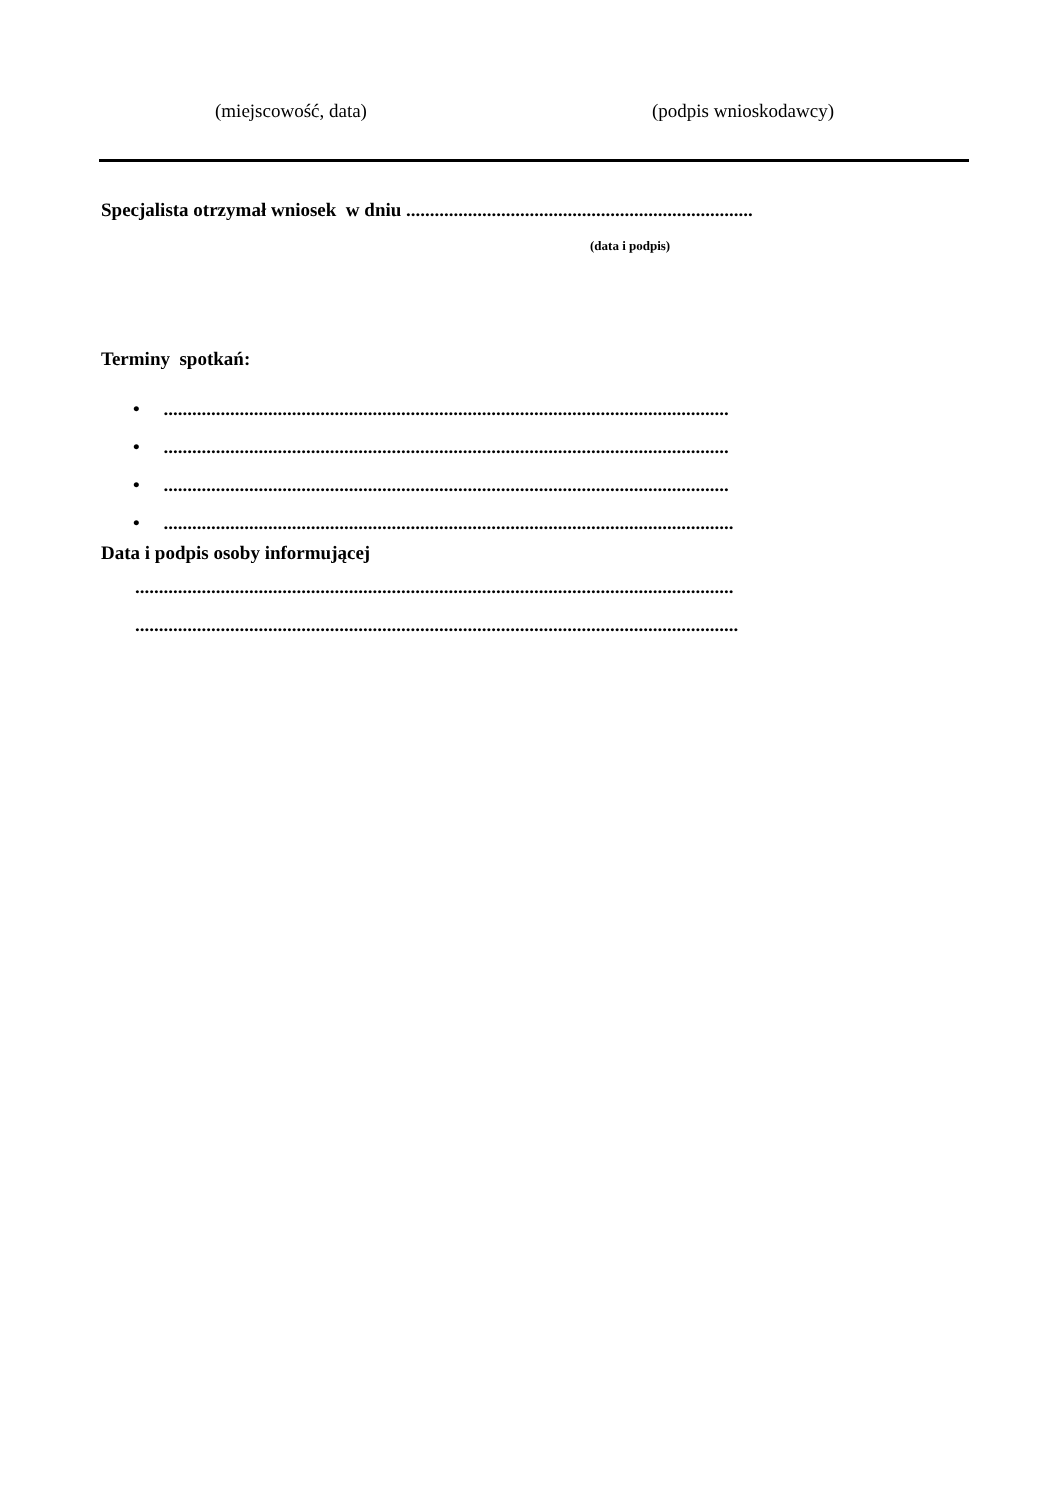(miejscowość, data) (podpis wnioskodawcy)
Specjalista otrzymał wniosek w dniu .........................................................................
(data i podpis)
Terminy spotkań:
• .......................................................................................................................
• .......................................................................................................................
• .......................................................................................................................
• ........................................................................................................................
Data i podpis osoby informującej
..............................................................................................................................
...............................................................................................................................